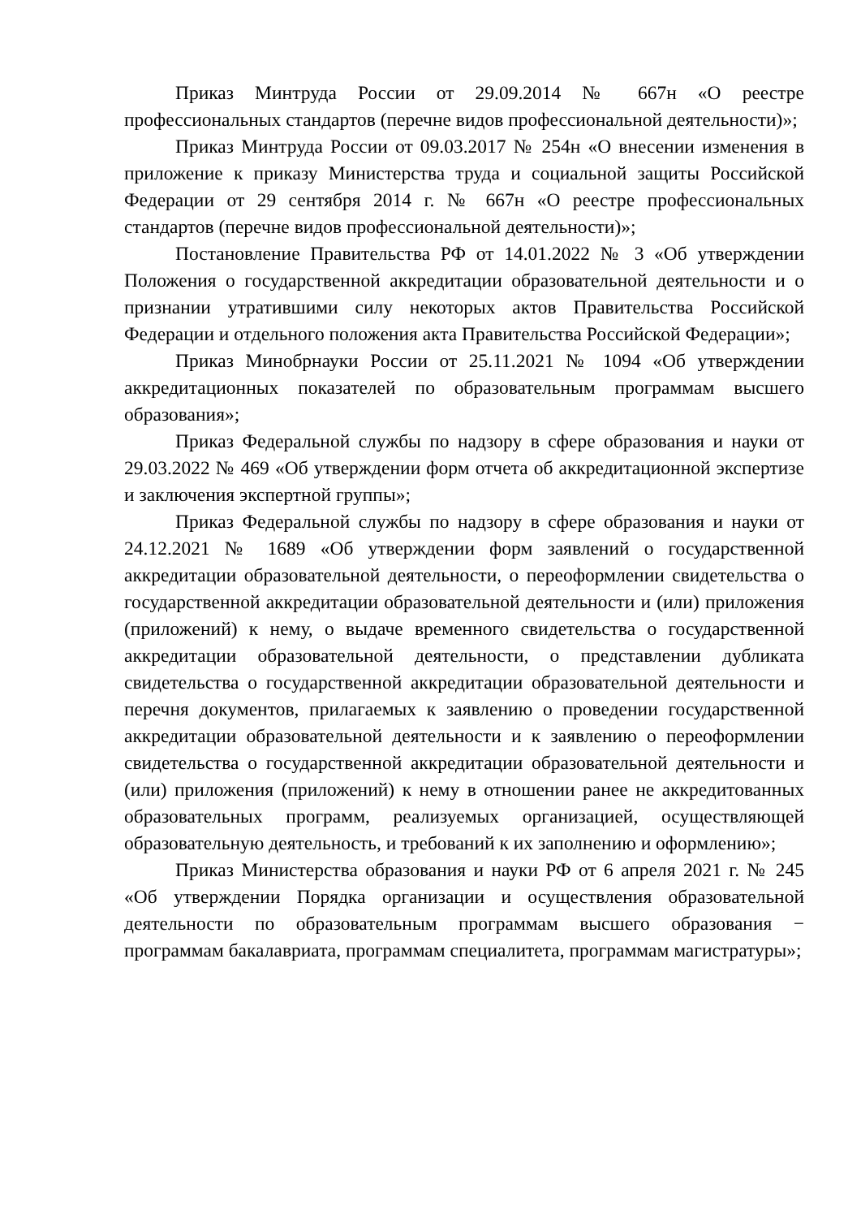Приказ Минтруда России от 29.09.2014 № 667н «О реестре профессиональных стандартов (перечне видов профессиональной деятельности)»;
Приказ Минтруда России от 09.03.2017 № 254н «О внесении изменения в приложение к приказу Министерства труда и социальной защиты Российской Федерации от 29 сентября 2014 г. № 667н «О реестре профессиональных стандартов (перечне видов профессиональной деятельности)»;
Постановление Правительства РФ от 14.01.2022 № 3 «Об утверждении Положения о государственной аккредитации образовательной деятельности и о признании утратившими силу некоторых актов Правительства Российской Федерации и отдельного положения акта Правительства Российской Федерации»;
Приказ Минобрнауки России от 25.11.2021 № 1094 «Об утверждении аккредитационных показателей по образовательным программам высшего образования»;
Приказ Федеральной службы по надзору в сфере образования и науки от 29.03.2022 № 469 «Об утверждении форм отчета об аккредитационной экспертизе и заключения экспертной группы»;
Приказ Федеральной службы по надзору в сфере образования и науки от 24.12.2021 № 1689 «Об утверждении форм заявлений о государственной аккредитации образовательной деятельности, о переоформлении свидетельства о государственной аккредитации образовательной деятельности и (или) приложения (приложений) к нему, о выдаче временного свидетельства о государственной аккредитации образовательной деятельности, о представлении дубликата свидетельства о государственной аккредитации образовательной деятельности и перечня документов, прилагаемых к заявлению о проведении государственной аккредитации образовательной деятельности и к заявлению о переоформлении свидетельства о государственной аккредитации образовательной деятельности и (или) приложения (приложений) к нему в отношении ранее не аккредитованных образовательных программ, реализуемых организацией, осуществляющей образовательную деятельность, и требований к их заполнению и оформлению»;
Приказ Министерства образования и науки РФ от 6 апреля 2021 г. № 245 «Об утверждении Порядка организации и осуществления образовательной деятельности по образовательным программам высшего образования − программам бакалавриата, программам специалитета, программам магистратуры»;